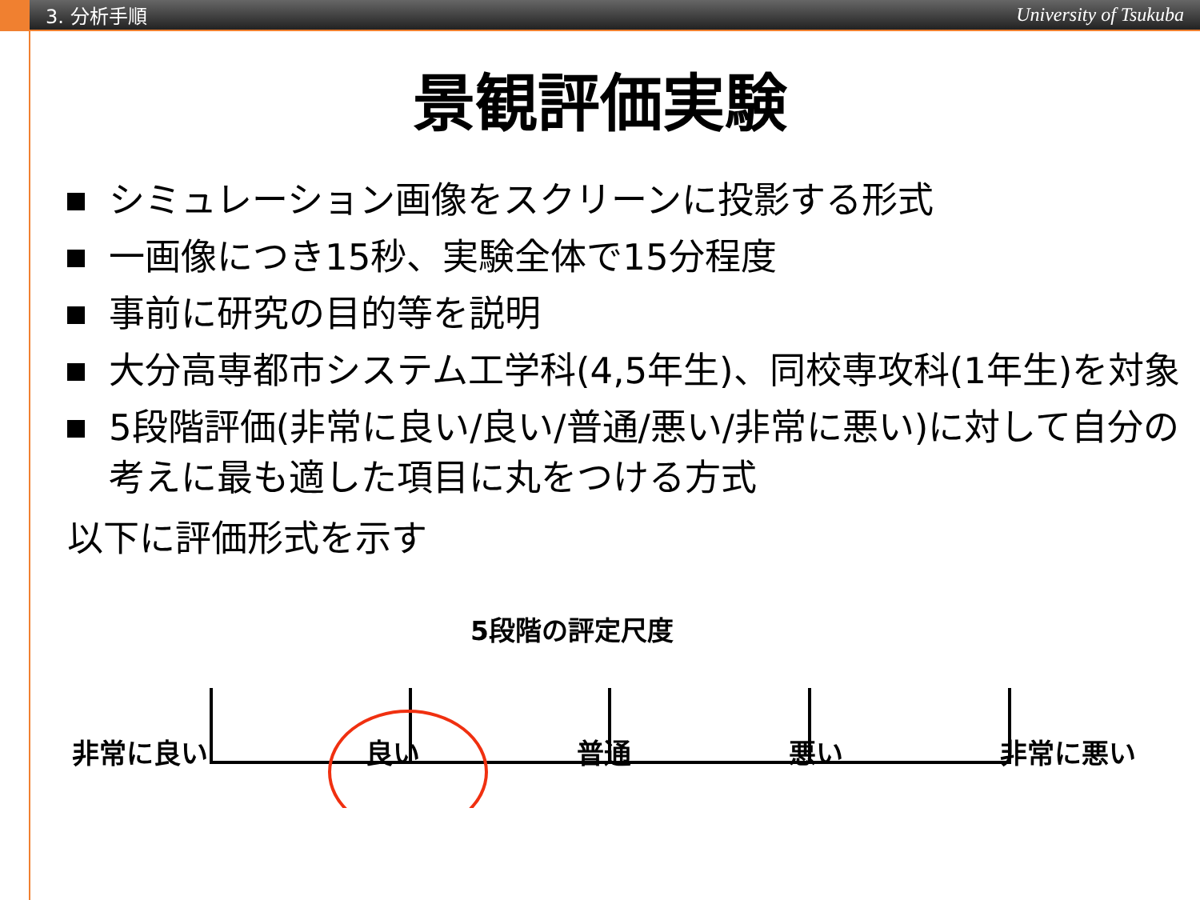3. 分析手順
University of Tsukuba
景観評価実験
シミュレーション画像をスクリーンに投影する形式
一画像につき15秒、実験全体で15分程度
事前に研究の目的等を説明
大分高専都市システム工学科(4,5年生)、同校専攻科(1年生)を対象
5段階評価(非常に良い/良い/普通/悪い/非常に悪い)に対して自分の考えに最も適した項目に丸をつける方式
以下に評価形式を示す
5段階の評定尺度
非常に良い 良い 普通 悪い 非常に悪い